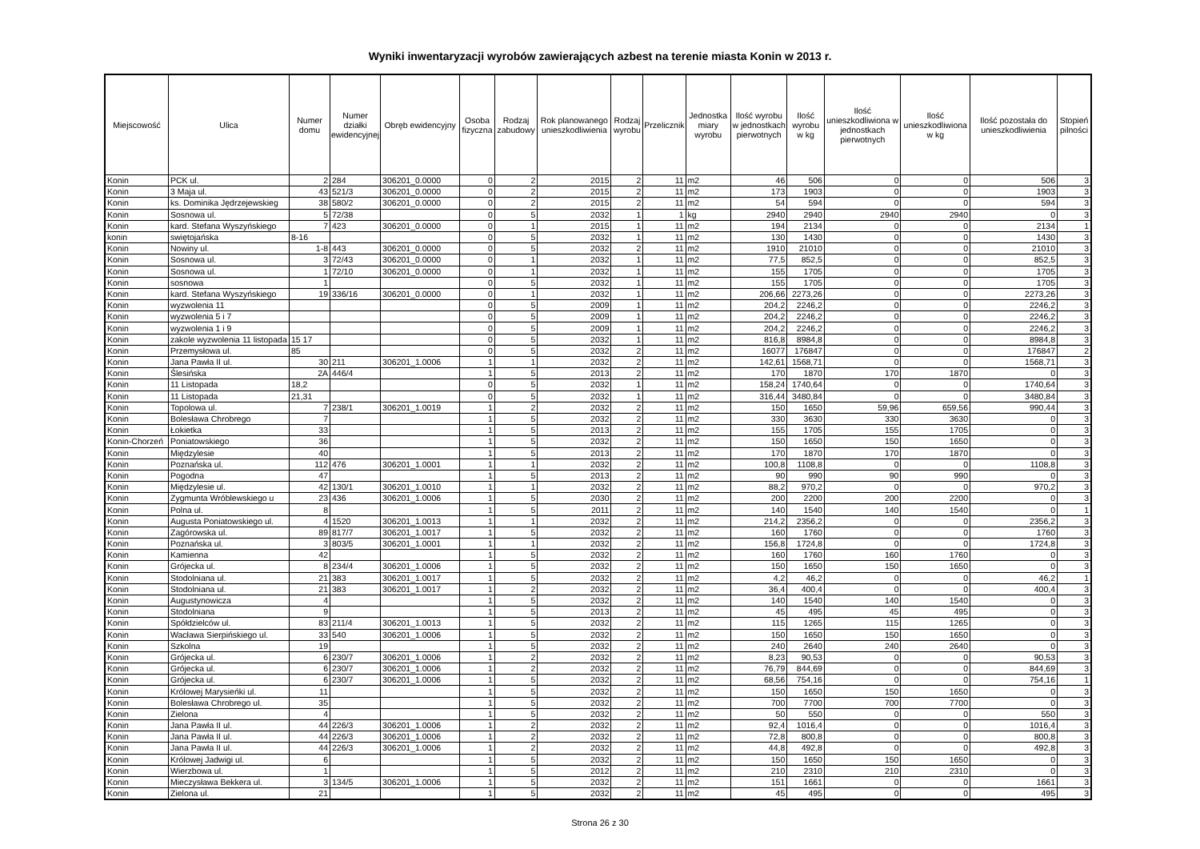Wyniki inwentaryzacji wyrobów zawierających azbest na terenie miasta Konin w 2013 r.
| Miejscowość | Ulica | Numer domu | Numer działki ewidencyjnej | Obręb ewidencyjny | Osoba fizyczna | Rodzaj zabudowy | Rok planowanego unieszkodliwienia | Rodzaj wyrobu | Przelicznik | Jednostka miary wyrobu | Ilość wyrobu w jednostkach pierwotnych | Ilość wyrobu w kg | Ilość unieszkodliwiona w jednostkach pierwotnych | Ilość unieszkodliwiona w kg | Ilość pozostała do unieszkodliwienia | Stopień pilności |
| --- | --- | --- | --- | --- | --- | --- | --- | --- | --- | --- | --- | --- | --- | --- | --- | --- |
| Konin | PCK ul. | 2 | 284 | 306201_0.0000 | 0 | 2 | 2015 | 2 | 11 | m2 | 46 | 506 | 0 | 0 | 506 | 3 |
| Konin | 3 Maja ul. | 43 | 521/3 | 306201_0.0000 | 0 | 2 | 2015 | 2 | 11 | m2 | 173 | 1903 | 0 | 0 | 1903 | 3 |
| Konin | ks. Dominika Jędrzejewskieg | 38 | 580/2 | 306201_0.0000 | 0 | 2 | 2015 | 2 | 11 | m2 | 54 | 594 | 0 | 0 | 594 | 3 |
| Konin | Sosnowa ul. | 5 | 72/38 | | 0 | 5 | 2032 | 1 | 1 | kg | 2940 | 2940 | 2940 | 2940 | 0 | 3 |
| Konin | kard. Stefana Wyszyńskiego | 7 | 423 | 306201_0.0000 | 0 | 1 | 2015 | 1 | 11 | m2 | 194 | 2134 | 0 | 0 | 2134 | 1 |
| konin | swiętojańska | 8-16 | | | 0 | 5 | 2032 | 1 | 11 | m2 | 130 | 1430 | 0 | 0 | 1430 | 3 |
| Konin | Nowiny ul. | 1-8 | 443 | 306201_0.0000 | 0 | 5 | 2032 | 2 | 11 | m2 | 1910 | 21010 | 0 | 0 | 21010 | 3 |
| Konin | Sosnowa ul. | 3 | 72/43 | 306201_0.0000 | 0 | 1 | 2032 | 1 | 11 | m2 | 77,5 | 852,5 | 0 | 0 | 852,5 | 3 |
| Konin | Sosnowa ul. | 1 | 72/10 | 306201_0.0000 | 0 | 1 | 2032 | 1 | 11 | m2 | 155 | 1705 | 0 | 0 | 1705 | 3 |
| Konin | sosnowa | 1 | | | 0 | 5 | 2032 | 1 | 11 | m2 | 155 | 1705 | 0 | 0 | 1705 | 3 |
| Konin | kard. Stefana Wyszyńskiego | 19 | 336/16 | 306201_0.0000 | 0 | 1 | 2032 | 1 | 11 | m2 | 206,66 | 2273,26 | 0 | 0 | 2273,26 | 3 |
| Konin | wyzwolenia 11 | | | | 0 | 5 | 2009 | 1 | 11 | m2 | 204,2 | 2246,2 | 0 | 0 | 2246,2 | 3 |
| Konin | wyzwolenia 5 i 7 | | | | 0 | 5 | 2009 | 1 | 11 | m2 | 204,2 | 2246,2 | 0 | 0 | 2246,2 | 3 |
| Konin | wyzwolenia 1 i 9 | | | | 0 | 5 | 2009 | 1 | 11 | m2 | 204,2 | 2246,2 | 0 | 0 | 2246,2 | 3 |
| Konin | zakole wyzwolenia 11 listopada | 15 17 | | | 0 | 5 | 2032 | 1 | 11 | m2 | 816,8 | 8984,8 | 0 | 0 | 8984,8 | 3 |
| Konin | Przemysłowa ul. | 85 | | | 0 | 5 | 2032 | 2 | 11 | m2 | 16077 | 176847 | 0 | 0 | 176847 | 2 |
| Konin | Jana Pawła II ul. | 30 | 211 | 306201_1.0006 | 1 | 1 | 2032 | 2 | 11 | m2 | 142,61 | 1568,71 | 0 | 0 | 1568,71 | 3 |
| Konin | Ślesińska | 2A | 446/4 | | 1 | 5 | 2013 | 2 | 11 | m2 | 170 | 1870 | 170 | 1870 | 0 | 3 |
| Konin | 11 Listopada | 18,2 | | | 0 | 5 | 2032 | 1 | 11 | m2 | 158,24 | 1740,64 | 0 | 0 | 1740,64 | 3 |
| Konin | 11 Listopada | 21,31 | | | 0 | 5 | 2032 | 1 | 11 | m2 | 316,44 | 3480,84 | 0 | 0 | 3480,84 | 3 |
| Konin | Topolowa ul. | 7 | 238/1 | 306201_1.0019 | 1 | 2 | 2032 | 2 | 11 | m2 | 150 | 1650 | 59,96 | 659,56 | 990,44 | 3 |
| Konin | Bolesława Chrobrego | 7 | | | 1 | 5 | 2032 | 2 | 11 | m2 | 330 | 3630 | 330 | 3630 | 0 | 3 |
| Konin | Łokietka | 33 | | | 1 | 5 | 2013 | 2 | 11 | m2 | 155 | 1705 | 155 | 1705 | 0 | 3 |
| Konin-Chorzeń | Poniatowskiego | 36 | | | 1 | 5 | 2032 | 2 | 11 | m2 | 150 | 1650 | 150 | 1650 | 0 | 3 |
| Konin | Międzylesie | 40 | | | 1 | 5 | 2013 | 2 | 11 | m2 | 170 | 1870 | 170 | 1870 | 0 | 3 |
| Konin | Poznańska ul. | 112 | 476 | 306201_1.0001 | 1 | 1 | 2032 | 2 | 11 | m2 | 100,8 | 1108,8 | 0 | 0 | 1108,8 | 3 |
| Konin | Pogodna | 47 | | | 1 | 5 | 2013 | 2 | 11 | m2 | 90 | 990 | 90 | 990 | 0 | 3 |
| Konin | Międzylesie ul. | 42 | 130/1 | 306201_1.0010 | 1 | 1 | 2032 | 2 | 11 | m2 | 88,2 | 970,2 | 0 | 0 | 970,2 | 3 |
| Konin | Zygmunta Wróblewskiego u | 23 | 436 | 306201_1.0006 | 1 | 5 | 2030 | 2 | 11 | m2 | 200 | 2200 | 200 | 2200 | 0 | 3 |
| Konin | Polna ul. | 8 | | | 1 | 5 | 2011 | 2 | 11 | m2 | 140 | 1540 | 140 | 1540 | 0 | 1 |
| Konin | Augusta Poniatowskiego ul. | 4 | 1520 | 306201_1.0013 | 1 | 1 | 2032 | 2 | 11 | m2 | 214,2 | 2356,2 | 0 | 0 | 2356,2 | 3 |
| Konin | Zagórowska ul. | 89 | 817/7 | 306201_1.0017 | 1 | 5 | 2032 | 2 | 11 | m2 | 160 | 1760 | 0 | 0 | 1760 | 3 |
| Konin | Poznańska ul. | 3 | 803/5 | 306201_1.0001 | 1 | 1 | 2032 | 2 | 11 | m2 | 156,8 | 1724,8 | 0 | 0 | 1724,8 | 3 |
| Konin | Kamienna | 42 | | | 1 | 5 | 2032 | 2 | 11 | m2 | 160 | 1760 | 160 | 1760 | 0 | 3 |
| Konin | Grójecka ul. | 8 | 234/4 | 306201_1.0006 | 1 | 5 | 2032 | 2 | 11 | m2 | 150 | 1650 | 150 | 1650 | 0 | 3 |
| Konin | Stodolniana ul. | 21 | 383 | 306201_1.0017 | 1 | 5 | 2032 | 2 | 11 | m2 | 4,2 | 46,2 | 0 | 0 | 46,2 | 1 |
| Konin | Stodolniana ul. | 21 | 383 | 306201_1.0017 | 1 | 2 | 2032 | 2 | 11 | m2 | 36,4 | 400,4 | 0 | 0 | 400,4 | 3 |
| Konin | Augustynowicza | 4 | | | 1 | 5 | 2032 | 2 | 11 | m2 | 140 | 1540 | 140 | 1540 | 0 | 3 |
| Konin | Stodolniana | 9 | | | 1 | 5 | 2013 | 2 | 11 | m2 | 45 | 495 | 45 | 495 | 0 | 3 |
| Konin | Spółdzielców ul. | 83 | 211/4 | 306201_1.0013 | 1 | 5 | 2032 | 2 | 11 | m2 | 115 | 1265 | 115 | 1265 | 0 | 3 |
| Konin | Wacława Sierpińskiego ul. | 33 | 540 | 306201_1.0006 | 1 | 5 | 2032 | 2 | 11 | m2 | 150 | 1650 | 150 | 1650 | 0 | 3 |
| Konin | Szkolna | 19 | | | 1 | 5 | 2032 | 2 | 11 | m2 | 240 | 2640 | 240 | 2640 | 0 | 3 |
| Konin | Grójecka ul. | 6 | 230/7 | 306201_1.0006 | 1 | 2 | 2032 | 2 | 11 | m2 | 8,23 | 90,53 | 0 | 0 | 90,53 | 3 |
| Konin | Grójecka ul. | 6 | 230/7 | 306201_1.0006 | 1 | 2 | 2032 | 2 | 11 | m2 | 76,79 | 844,69 | 0 | 0 | 844,69 | 3 |
| Konin | Grójecka ul. | 6 | 230/7 | 306201_1.0006 | 1 | 5 | 2032 | 2 | 11 | m2 | 68,56 | 754,16 | 0 | 0 | 754,16 | 1 |
| Konin | Królowej Marysieńki ul. | 11 | | | 1 | 5 | 2032 | 2 | 11 | m2 | 150 | 1650 | 150 | 1650 | 0 | 3 |
| Konin | Bolesława Chrobrego ul. | 35 | | | 1 | 5 | 2032 | 2 | 11 | m2 | 700 | 7700 | 700 | 7700 | 0 | 3 |
| Konin | Zielona | 4 | | | 1 | 5 | 2032 | 2 | 11 | m2 | 50 | 550 | 0 | 0 | 550 | 3 |
| Konin | Jana Pawła II ul. | 44 | 226/3 | 306201_1.0006 | 1 | 2 | 2032 | 2 | 11 | m2 | 92,4 | 1016,4 | 0 | 0 | 1016,4 | 3 |
| Konin | Jana Pawła II ul. | 44 | 226/3 | 306201_1.0006 | 1 | 2 | 2032 | 2 | 11 | m2 | 72,8 | 800,8 | 0 | 0 | 800,8 | 3 |
| Konin | Jana Pawła II ul. | 44 | 226/3 | 306201_1.0006 | 1 | 2 | 2032 | 2 | 11 | m2 | 44,8 | 492,8 | 0 | 0 | 492,8 | 3 |
| Konin | Królowej Jadwigi ul. | 6 | | | 1 | 5 | 2032 | 2 | 11 | m2 | 150 | 1650 | 150 | 1650 | 0 | 3 |
| Konin | Wierzbowa ul. | 1 | | | 1 | 5 | 2012 | 2 | 11 | m2 | 210 | 2310 | 210 | 2310 | 0 | 3 |
| Konin | Mieczysława Bekkera ul. | 3 | 134/5 | 306201_1.0006 | 1 | 5 | 2032 | 2 | 11 | m2 | 151 | 1661 | 0 | 0 | 1661 | 3 |
| Konin | Zielona ul. | 21 | | | 1 | 5 | 2032 | 2 | 11 | m2 | 45 | 495 | 0 | 0 | 495 | 3 |
Strona 26 z 30